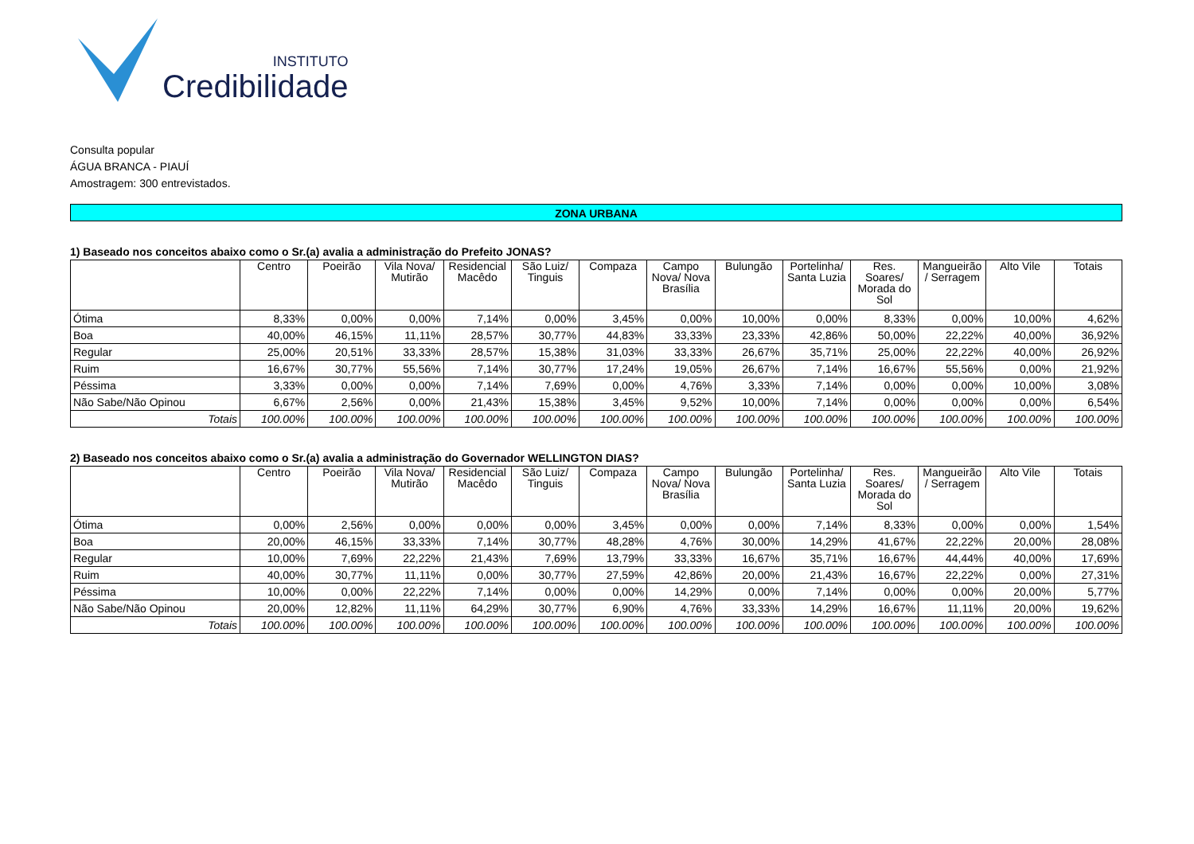INSTITUTO
Credibilidade
Consulta popular
ÁGUA BRANCA - PIAUÍ
Amostragem: 300 entrevistados.
ZONA URBANA
1) Baseado nos conceitos abaixo como o Sr.(a) avalia a administração do Prefeito JONAS?
| | Centro | Poeirão | Vila Nova/ Mutirão | Residencial Macêdo | São Luiz/ Tinguis | Compaza | Campo Nova/ Nova Brasília | Bulungão | Portelinha/ Santa Luzia | Res. Soares/ Morada do Sol | Mangueirão / Serragem | Alto Vile | Totais |
| --- | --- | --- | --- | --- | --- | --- | --- | --- | --- | --- | --- | --- | --- |
| Ótima | 8,33% | 0,00% | 0,00% | 7,14% | 0,00% | 3,45% | 0,00% | 10,00% | 0,00% | 8,33% | 0,00% | 10,00% | 4,62% |
| Boa | 40,00% | 46,15% | 11,11% | 28,57% | 30,77% | 44,83% | 33,33% | 23,33% | 42,86% | 50,00% | 22,22% | 40,00% | 36,92% |
| Regular | 25,00% | 20,51% | 33,33% | 28,57% | 15,38% | 31,03% | 33,33% | 26,67% | 35,71% | 25,00% | 22,22% | 40,00% | 26,92% |
| Ruim | 16,67% | 30,77% | 55,56% | 7,14% | 30,77% | 17,24% | 19,05% | 26,67% | 7,14% | 16,67% | 55,56% | 0,00% | 21,92% |
| Péssima | 3,33% | 0,00% | 0,00% | 7,14% | 7,69% | 0,00% | 4,76% | 3,33% | 7,14% | 0,00% | 0,00% | 10,00% | 3,08% |
| Não Sabe/Não Opinou | 6,67% | 2,56% | 0,00% | 21,43% | 15,38% | 3,45% | 9,52% | 10,00% | 7,14% | 0,00% | 0,00% | 0,00% | 6,54% |
| Totais | 100.00% | 100.00% | 100.00% | 100.00% | 100.00% | 100.00% | 100.00% | 100.00% | 100.00% | 100.00% | 100.00% | 100.00% | 100.00% |
2) Baseado nos conceitos abaixo como o Sr.(a) avalia a administração do Governador WELLINGTON DIAS?
| | Centro | Poeirão | Vila Nova/ Mutirão | Residencial Macêdo | São Luiz/ Tinguis | Compaza | Campo Nova/ Nova Brasília | Bulungão | Portelinha/ Santa Luzia | Res. Soares/ Morada do Sol | Mangueirão / Serragem | Alto Vile | Totais |
| --- | --- | --- | --- | --- | --- | --- | --- | --- | --- | --- | --- | --- | --- |
| Ótima | 0,00% | 2,56% | 0,00% | 0,00% | 0,00% | 3,45% | 0,00% | 0,00% | 7,14% | 8,33% | 0,00% | 0,00% | 1,54% |
| Boa | 20,00% | 46,15% | 33,33% | 7,14% | 30,77% | 48,28% | 4,76% | 30,00% | 14,29% | 41,67% | 22,22% | 20,00% | 28,08% |
| Regular | 10,00% | 7,69% | 22,22% | 21,43% | 7,69% | 13,79% | 33,33% | 16,67% | 35,71% | 16,67% | 44,44% | 40,00% | 17,69% |
| Ruim | 40,00% | 30,77% | 11,11% | 0,00% | 30,77% | 27,59% | 42,86% | 20,00% | 21,43% | 16,67% | 22,22% | 0,00% | 27,31% |
| Péssima | 10,00% | 0,00% | 22,22% | 7,14% | 0,00% | 0,00% | 14,29% | 0,00% | 7,14% | 0,00% | 0,00% | 20,00% | 5,77% |
| Não Sabe/Não Opinou | 20,00% | 12,82% | 11,11% | 64,29% | 30,77% | 6,90% | 4,76% | 33,33% | 14,29% | 16,67% | 11,11% | 20,00% | 19,62% |
| Totais | 100.00% | 100.00% | 100.00% | 100.00% | 100.00% | 100.00% | 100.00% | 100.00% | 100.00% | 100.00% | 100.00% | 100.00% | 100.00% |